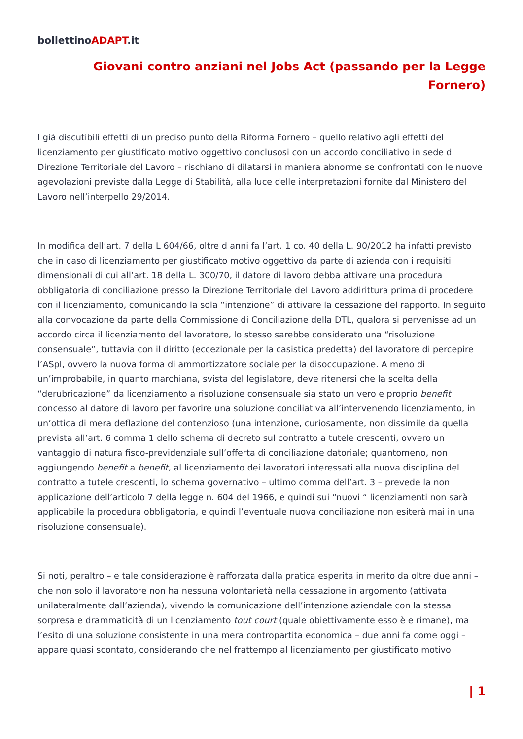bollettinoADAPT.it
Giovani contro anziani nel Jobs Act (passando per la Legge Fornero)
I già discutibili effetti di un preciso punto della Riforma Fornero – quello relativo agli effetti del licenziamento per giustificato motivo oggettivo conclusosi con un accordo conciliativo in sede di Direzione Territoriale del Lavoro – rischiano di dilatarsi in maniera abnorme se confrontati con le nuove agevolazioni previste dalla Legge di Stabilità, alla luce delle interpretazioni fornite dal Ministero del Lavoro nell’interpello 29/2014.
In modifica dell’art. 7 della L 604/66, oltre d anni fa l’art. 1 co. 40 della L. 90/2012 ha infatti previsto che in caso di licenziamento per giustificato motivo oggettivo da parte di azienda con i requisiti dimensionali di cui all’art. 18 della L. 300/70, il datore di lavoro debba attivare una procedura obbligatoria di conciliazione presso la Direzione Territoriale del Lavoro addirittura prima di procedere con il licenziamento, comunicando la sola “intenzione” di attivare la cessazione del rapporto. In seguito alla convocazione da parte della Commissione di Conciliazione della DTL, qualora si pervenisse ad un accordo circa il licenziamento del lavoratore, lo stesso sarebbe considerato una “risoluzione consensuale”, tuttavia con il diritto (eccezionale per la casistica predetta) del lavoratore di percepire l’ASpI, ovvero la nuova forma di ammortizzatore sociale per la disoccupazione. A meno di un’improbabile, in quanto marchiana, svista del legislatore, deve ritenersi che la scelta della “derubricazione” da licenziamento a risoluzione consensuale sia stato un vero e proprio benefit concesso al datore di lavoro per favorire una soluzione conciliativa all’intervenendo licenziamento, in un’ottica di mera deflazione del contenzioso (una intenzione, curiosamente, non dissimile da quella prevista all’art. 6 comma 1 dello schema di decreto sul contratto a tutele crescenti, ovvero un vantaggio di natura fisco-previdenziale sull’offerta di conciliazione datoriale; quantomeno, non aggiungendo benefit a benefit, al licenziamento dei lavoratori interessati alla nuova disciplina del contratto a tutele crescenti, lo schema governativo – ultimo comma dell’art. 3 – prevede la non applicazione dell’articolo 7 della legge n. 604 del 1966, e quindi sui “nuovi “ licenziamenti non sarà applicabile la procedura obbligatoria, e quindi l’eventuale nuova conciliazione non esiterà mai in una risoluzione consensuale).
Si noti, peraltro – e tale considerazione è rafforzata dalla pratica esperita in merito da oltre due anni – che non solo il lavoratore non ha nessuna volontarietà nella cessazione in argomento (attivata unilateralmente dall’azienda), vivendo la comunicazione dell’intenzione aziendale con la stessa sorpresa e drammaticità di un licenziamento tout court (quale obiettivamente esso è e rimane), ma l’esito di una soluzione consistente in una mera contropartita economica – due anni fa come oggi – appare quasi scontato, considerando che nel frattempo al licenziamento per giustificato motivo
| 1